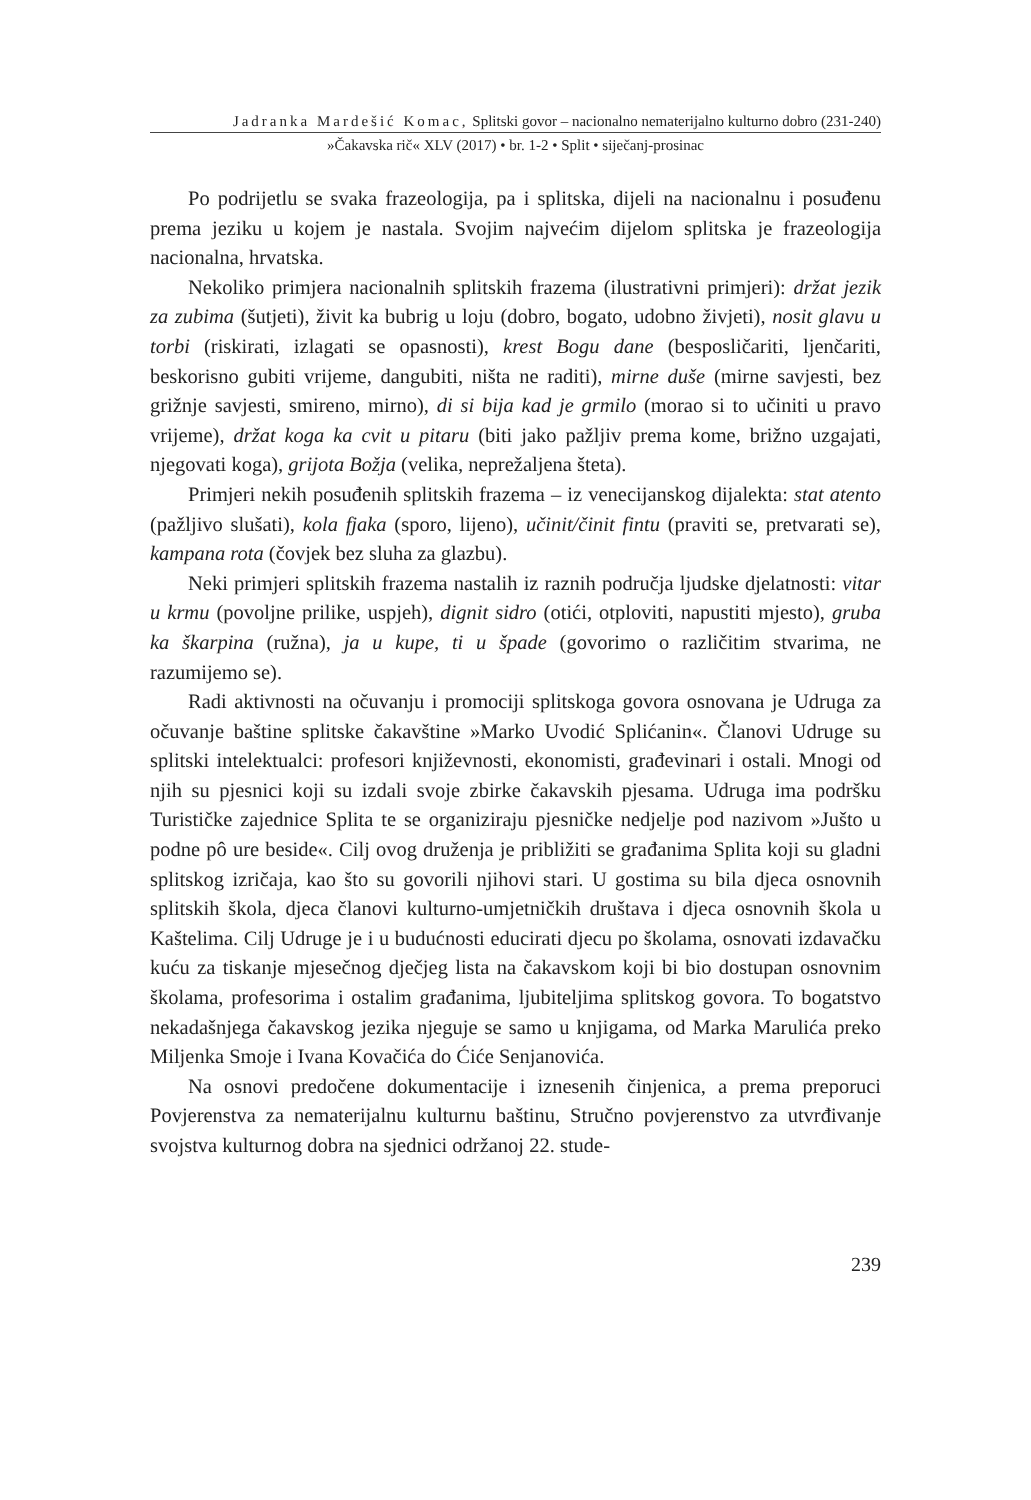Jadranka Mardešić Komac, Splitski govor – nacionalno nematerijalno kulturno dobro (231-240)
»Čakavska rič« XLV (2017) • br. 1-2 • Split • siječanj-prosinac
Po podrijetlu se svaka frazeologija, pa i splitska, dijeli na nacionalnu i posuđenu prema jeziku u kojem je nastala. Svojim najvećim dijelom splitska je frazeologija nacionalna, hrvatska.
Nekoliko primjera nacionalnih splitskih frazema (ilustrativni primjeri): držat jezik za zubima (šutjeti), živit ka bubrig u loju (dobro, bogato, udobno živjeti), nosit glavu u torbi (riskirati, izlagati se opasnosti), krest Bogu dane (besposličariti, ljenčariti, beskorisno gubiti vrijeme, dangubiti, ništa ne raditi), mirne duše (mirne savjesti, bez grižnje savjesti, smireno, mirno), di si bija kad je grmilo (morao si to učiniti u pravo vrijeme), držat koga ka cvit u pitaru (biti jako pažljiv prema kome, brižno uzgajati, njegovati koga), grijota Božja (velika, neprežaljena šteta).
Primjeri nekih posuđenih splitskih frazema – iz venecijanskog dijalekta: stat atento (pažljivo slušati), kola fjaka (sporo, lijeno), učinit/činit fintu (praviti se, pretvarati se), kampana rota (čovjek bez sluha za glazbu).
Neki primjeri splitskih frazema nastalih iz raznih područja ljudske djelatnosti: vitar u krmu (povoljne prilike, uspjeh), dignit sidro (otići, otploviti, napustiti mjesto), gruba ka škarpina (ružna), ja u kupe, ti u špade (govorimo o različitim stvarima, ne razumijemo se).
Radi aktivnosti na očuvanju i promociji splitskoga govora osnovana je Udruga za očuvanje baštine splitske čakavštine »Marko Uvodić Splićanin«. Članovi Udruge su splitski intelektualci: profesori književnosti, ekonomisti, građevinari i ostali. Mnogi od njih su pjesnici koji su izdali svoje zbirke čakavskih pjesama. Udruga ima podršku Turističke zajednice Splita te se organiziraju pjesničke nedjelje pod nazivom »Jušto u podne pô ure beside«. Cilj ovog druženja je približiti se građanima Splita koji su gladni splitskog izričaja, kao što su govorili njihovi stari. U gostima su bila djeca osnovnih splitskih škola, djeca članovi kulturno-umjetničkih društava i djeca osnovnih škola u Kaštelima. Cilj Udruge je i u budućnosti educirati djecu po školama, osnovati izdavačku kuću za tiskanje mjesečnog dječjeg lista na čakavskom koji bi bio dostupan osnovnim školama, profesorima i ostalim građanima, ljubiteljima splitskog govora. To bogatstvo nekadašnjega čakavskog jezika njeguje se samo u knjigama, od Marka Marulića preko Miljenka Smoje i Ivana Kovačića do Ćiće Senjanovića.
Na osnovi predočene dokumentacije i iznesenih činjenica, a prema preporuci Povjerenstva za nematerijalnu kulturnu baštinu, Stručno povjerenstvo za utvrđivanje svojstva kulturnog dobra na sjednici održanoj 22. stude-
239